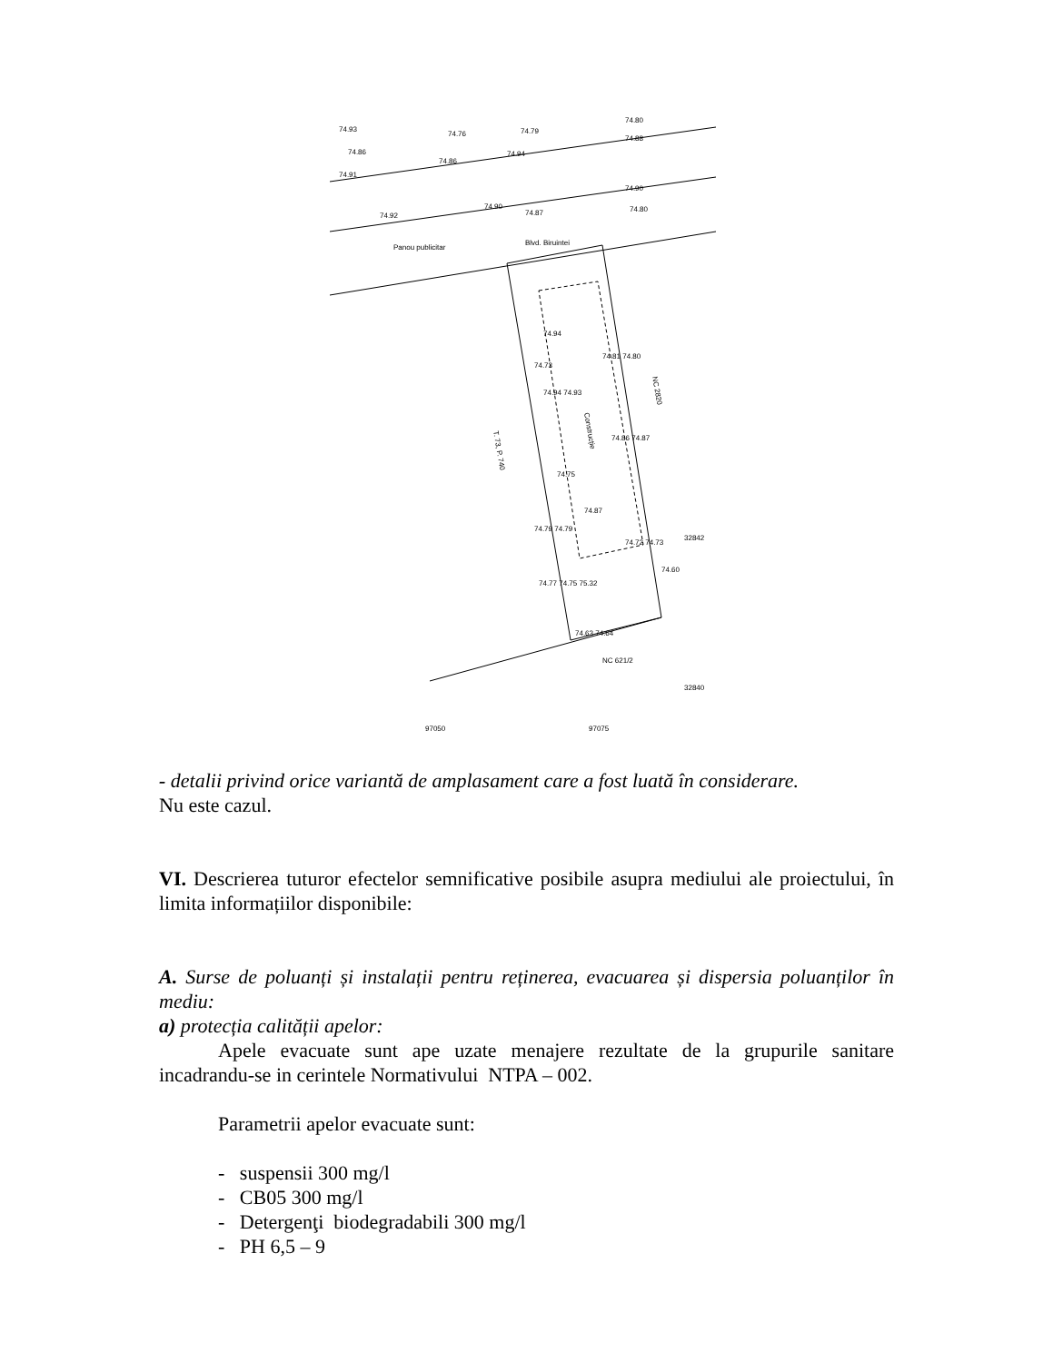Blvd. Biruintei
Panou publicitar
74.93
74.76
74.79
74.80
74.86
74.86
74.94
74.88
74.91
74.90
74.92
74.90
74.87
74.80
74.73
74.94
74.81 74.80
74.94 74.93
74.86 74.87
74.75
74.87
74.79 74.79
74.72 74.73
74.77 74.75 75.32
74.63 74.64
74.60
NC 621/2
32842
32840
97050
97075
T. 73, P. 740
NC 2820
Construcție
- detalii privind orice variantă de amplasament care a fost luată în considerare.
Nu este cazul.
VI. Descrierea tuturor efectelor semnificative posibile asupra mediului ale proiectului, în limita informațiilor disponibile:
A. Surse de poluanți și instalații pentru reținerea, evacuarea și dispersia poluanților în mediu:
a) protecția calității apelor:
Apele evacuate sunt ape uzate menajere rezultate de la grupurile sanitare incadrandu-se in cerintele Normativului NTPA – 002.
Parametrii apelor evacuate sunt:
- suspensii 300 mg/l
- CB05 300 mg/l
- Detergenţi biodegradabili 300 mg/l
- PH 6,5 – 9